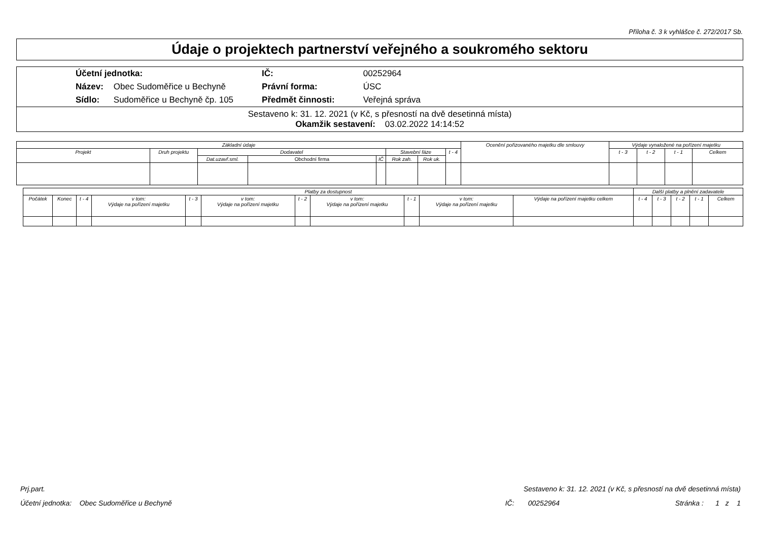Příloha č. 3 k vyhlášce č. 272/2017 Sb.
Údaje o projektech partnerství veřejného a soukromého sektoru
| Účetní jednotka: | | IČ: | 00252964 |
| Název: | Obec Sudoměřice u Bechyně | Právní forma: | ÚSC |
| Sídlo: | Sudoměřice u Bechyně čp. 105 | Předmět činnosti: | Veřejná správa |
Sestaveno k: 31. 12. 2021 (v Kč, s přesností na dvě desetinná místa)
Okamžik sestavení: 03.02.2022 14:14:52
| Základní údaje | | | | | | | | Ocenění pořizovaného majetku dle smlouvy | Výdaje vynaložené na pořízení majetku | | | |
| --- | --- | --- | --- | --- | --- | --- | --- | --- | --- | --- | --- | --- |
| Projekt | Druh projektu | Dodavatel | | | Stavební fáze | | t - 4 | | t - 3 | t - 2 | t - 1 | Celkem |
| | | Dat.uzavř.sml. | Obchodní firma | IČ | Rok zah. | Rok uk. | | | | | | |
| Platby za dostupnost | | | | | | | | | | | Další platby a plnění zadavatele | | | | |
| --- | --- | --- | --- | --- | --- | --- | --- | --- | --- | --- | --- | --- | --- | --- | --- |
| Počátek | Konec | t - 4 | v tom: Výdaje na pořízení majetku | t - 3 | v tom: Výdaje na pořízení majetku | t - 2 | v tom: Výdaje na pořízení majetku | t - 1 | v tom: Výdaje na pořízení majetku | Výdaje na pořízení majetku celkem | t - 4 | t - 3 | t - 2 | t - 1 | Celkem |
Prj.part. Sestaveno k: 31. 12. 2021 (v Kč, s přesností na dvě desetinná místa)
Účetní jednotka: Obec Sudoměřice u Bechyně IČ: 00252964 Stránka : 1 z 1